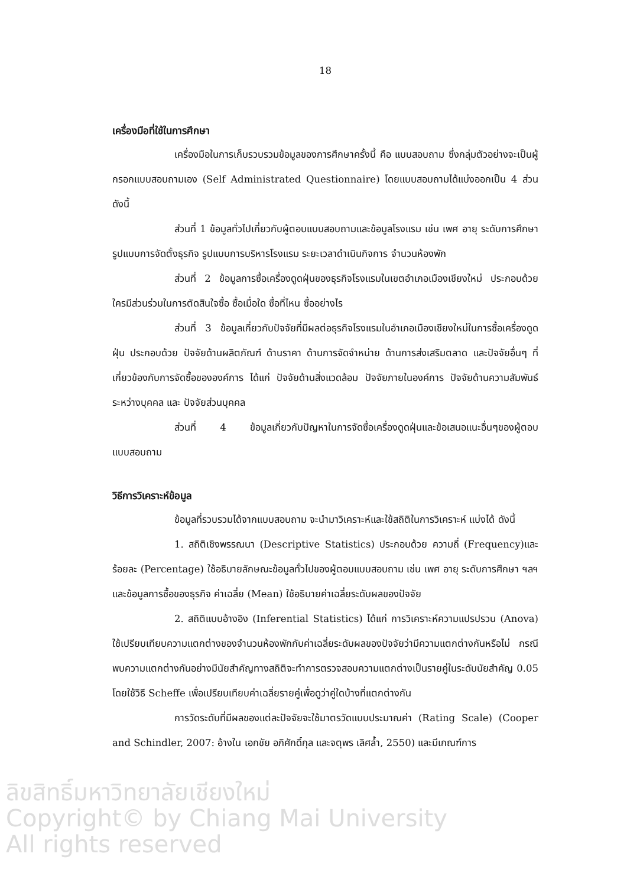18
เครื่องมือที่ใช้ในการศึกษา
เครื่องมือในการเก็บรวบรวมข้อมูลของการศึกษาครั้งนี้ คือ แบบสอบถาม ซึ่งกลุ่มตัวอย่างจะเป็นผู้กรอกแบบสอบถามเอง (Self Administrated Questionnaire) โดยแบบสอบถามได้แบ่งออกเป็น 4 ส่วนดังนี้
ส่วนที่ 1 ข้อมูลทั่วไปเกี่ยวกับผู้ตอบแบบสอบถามและข้อมูลโรงแรม เช่น เพศ อายุ ระดับการศึกษา รูปแบบการจัดตั้งธุรกิจ รูปแบบการบริหารโรงแรม ระยะเวลาดำเนินกิจการ จำนวนห้องพัก
ส่วนที่ 2 ข้อมูลการซื้อเครื่องดูดฝุ่นของธุรกิจโรงแรมในเขตอำเภอเมืองเชียงใหม่ ประกอบด้วย ใครมีส่วนร่วมในการตัดสินใจซื้อ ซื้อเมื่อใด ซื้อที่ไหน ซื้ออย่างไร
ส่วนที่ 3 ข้อมูลเกี่ยวกับปัจจัยที่มีผลต่อธุรกิจโรงแรมในอำเภอเมืองเชียงใหม่ในการซื้อเครื่องดูดฝุ่น ประกอบด้วย ปัจจัยด้านผลิตภัณฑ์ ด้านราคา ด้านการจัดจำหน่าย ด้านการส่งเสริมตลาด และปัจจัยอื่นๆ ที่เกี่ยวข้องกับการจัดซื้อขององค์การ ได้แก่ ปัจจัยด้านสิ่งแวดล้อม ปัจจัยภายในองค์การ ปัจจัยด้านความสัมพันธ์ระหว่างบุคคล และ ปัจจัยส่วนบุคคล
ส่วนที่ 4 ข้อมูลเกี่ยวกับปัญหาในการจัดซื้อเครื่องดูดฝุ่นและข้อเสนอแนะอื่นๆของผู้ตอบแบบสอบถาม
วิธีการวิเคราะห์ข้อมูล
ข้อมูลที่รวบรวมได้จากแบบสอบถาม จะนำมาวิเคราะห์และใช้สถิติในการวิเคราะห์ แบ่งได้ ดังนี้
1. สถิติเชิงพรรณนา (Descriptive Statistics) ประกอบด้วย ความถี่ (Frequency)และร้อยละ (Percentage) ใช้อธิบายลักษณะข้อมูลทั่วไปของผู้ตอบแบบสอบถาม เช่น เพศ อายุ ระดับการศึกษา ฯลฯ และข้อมูลการซื้อของธุรกิจ ค่าเฉลี่ย (Mean) ใช้อธิบายค่าเฉลี่ยระดับผลของปัจจัย
2. สถิติแบบอ้างอิง (Inferential Statistics) ได้แก่ การวิเคราะห์ความแปรปรวน (Anova) ใช้เปรียบเทียบความแตกต่างของจำนวนห้องพักกับค่าเฉลี่ยระดับผลของปัจจัยว่ามีความแตกต่างกันหรือไม่ กรณีพบความแตกต่างกันอย่างมีนัยสำคัญทางสถิติจะทำการตรวจสอบความแตกต่างเป็นรายคู่ในระดับนัยสำคัญ 0.05 โดยใช้วิธี Scheffe เพื่อเปรียบเทียบค่าเฉลี่ยรายคู่เพื่อดูว่าคู่ใดบ้างที่แตกต่างกัน
การวัดระดับที่มีผลของแต่ละปัจจัยจะใช้มาตรวัดแบบประมาณค่า (Rating Scale) (Cooper and Schindler, 2007: อ้างใน เอกชัย อภิศักดิ์กุล และจตุพร เลิศล้ำ, 2550) และมีเกณฑ์การ
ลิขสิทธิ์มหาวิทยาลัยเชียงใหม่
Copyright© by Chiang Mai University
All rights reserved